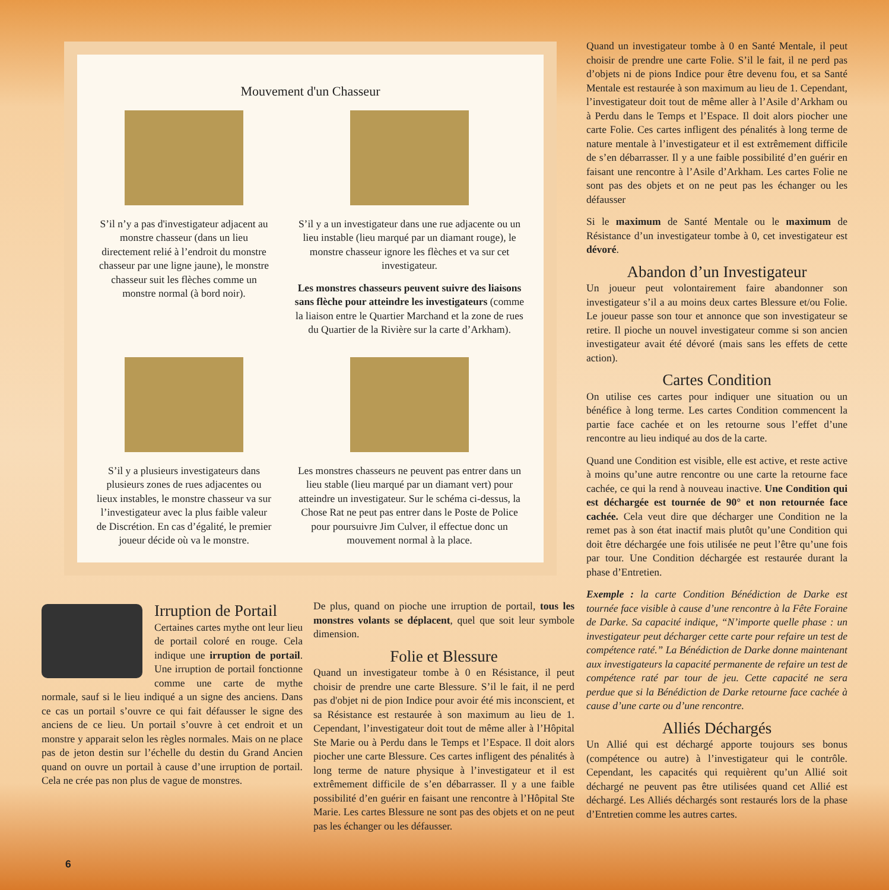Mouvement d'un Chasseur
S’il n’y a pas d'investigateur adjacent au monstre chasseur (dans un lieu directement relié à l’endroit du monstre chasseur par une ligne jaune), le monstre chasseur suit les flèches comme un monstre normal (à bord noir).
S’il y a un investigateur dans une rue adjacente ou un lieu instable (lieu marqué par un diamant rouge), le monstre chasseur ignore les flèches et va sur cet investigateur.
Les monstres chasseurs peuvent suivre des liaisons sans flèche pour atteindre les investigateurs (comme la liaison entre le Quartier Marchand et la zone de rues du Quartier de la Rivière sur la carte d’Arkham).
S’il y a plusieurs investigateurs dans plusieurs zones de rues adjacentes ou lieux instables, le monstre chasseur va sur l’investigateur avec la plus faible valeur de Discrétion. En cas d’égalité, le premier joueur décide où va le monstre.
Les monstres chasseurs ne peuvent pas entrer dans un lieu stable (lieu marqué par un diamant vert) pour atteindre un investigateur. Sur le schéma ci-dessus, la Chose Rat ne peut pas entrer dans le Poste de Police pour poursuivre Jim Culver, il effectue donc un mouvement normal à la place.
Quand un investigateur tombe à 0 en Santé Mentale, il peut choisir de prendre une carte Folie. S’il le fait, il ne perd pas d’objets ni de pions Indice pour être devenu fou, et sa Santé Mentale est restaurée à son maximum au lieu de 1. Cependant, l’investigateur doit tout de même aller à l’Asile d’Arkham ou à Perdu dans le Temps et l’Espace. Il doit alors piocher une carte Folie. Ces cartes infligent des pénalités à long terme de nature mentale à l’investigateur et il est extrêmement difficile de s’en débarrasser. Il y a une faible possibilité d’en guérir en faisant une rencontre à l’Asile d’Arkham. Les cartes Folie ne sont pas des objets et on ne peut pas les échanger ou les défausser
Si le maximum de Santé Mentale ou le maximum de Résistance d’un investigateur tombe à 0, cet investigateur est dévoré.
Abandon d’un Investigateur
Un joueur peut volontairement faire abandonner son investigateur s’il a au moins deux cartes Blessure et/ou Folie. Le joueur passe son tour et annonce que son investigateur se retire. Il pioche un nouvel investigateur comme si son ancien investigateur avait été dévoré (mais sans les effets de cette action).
Cartes Condition
On utilise ces cartes pour indiquer une situation ou un bénéfice à long terme. Les cartes Condition commencent la partie face cachée et on les retourne sous l’effet d’une rencontre au lieu indiqué au dos de la carte.
Quand une Condition est visible, elle est active, et reste active à moins qu’une autre rencontre ou une carte la retourne face cachée, ce qui la rend à nouveau inactive. Une Condition qui est déchargée est tournée de 90° et non retournée face cachée. Cela veut dire que décharger une Condition ne la remet pas à son état inactif mais plutôt qu’une Condition qui doit être déchargée une fois utilisée ne peut l’être qu’une fois par tour. Une Condition déchargée est restaurée durant la phase d’Entretien.
Exemple : la carte Condition Bénédiction de Darke est tournée face visible à cause d’une rencontre à la Fête Foraine de Darke. Sa capacité indique, “N’importe quelle phase : un investigateur peut décharger cette carte pour refaire un test de compétence raté.” La Bénédiction de Darke donne maintenant aux investigateurs la capacité permanente de refaire un test de compétence raté par tour de jeu. Cette capacité ne sera perdue que si la Bénédiction de Darke retourne face cachée à cause d’une carte ou d’une rencontre.
Alliés Déchargés
Un Allié qui est déchargé apporte toujours ses bonus (compétence ou autre) à l’investigateur qui le contrôle. Cependant, les capacités qui requièrent qu’un Allié soit déchargé ne peuvent pas être utilisées quand cet Allié est déchargé. Les Alliés déchargés sont restaurés lors de la phase d’Entretien comme les autres cartes.
Irruption de Portail
Certaines cartes mythe ont leur lieu de portail coloré en rouge. Cela indique une irruption de portail. Une irruption de portail fonctionne comme une carte de mythe normale, sauf si le lieu indiqué a un signe des anciens. Dans ce cas un portail s’ouvre ce qui fait défausser le signe des anciens de ce lieu. Un portail s’ouvre à cet endroit et un monstre y apparait selon les règles normales. Mais on ne place pas de jeton destin sur l’échelle du destin du Grand Ancien quand on ouvre un portail à cause d’une irruption de portail. Cela ne crée pas non plus de vague de monstres.
De plus, quand on pioche une irruption de portail, tous les monstres volants se déplacent, quel que soit leur symbole dimension.
Folie et Blessure
Quand un investigateur tombe à 0 en Résistance, il peut choisir de prendre une carte Blessure. S’il le fait, il ne perd pas d'objet ni de pion Indice pour avoir été mis inconscient, et sa Résistance est restaurée à son maximum au lieu de 1. Cependant, l’investigateur doit tout de même aller à l’Hôpital Ste Marie ou à Perdu dans le Temps et l’Espace. Il doit alors piocher une carte Blessure. Ces cartes infligent des pénalités à long terme de nature physique à l’investigateur et il est extrêmement difficile de s’en débarrasser. Il y a une faible possibilité d’en guérir en faisant une rencontre à l’Hôpital Ste Marie. Les cartes Blessure ne sont pas des objets et on ne peut pas les échanger ou les défausser.
6